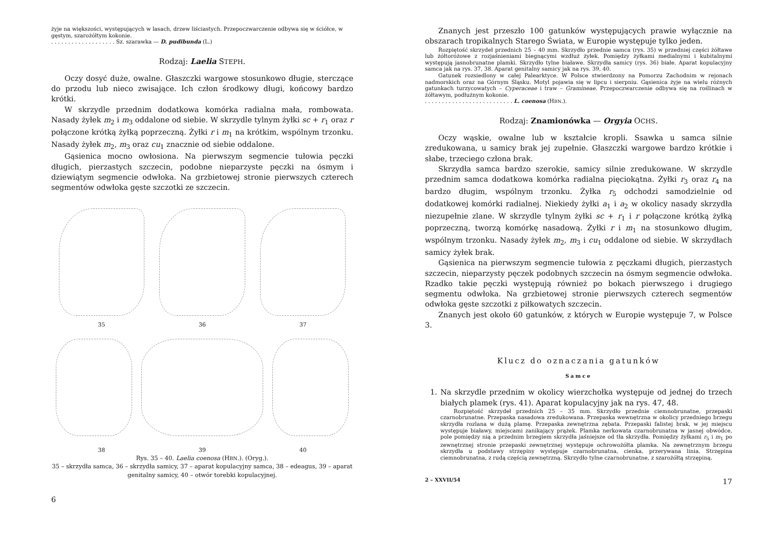żyje na większości, występujących w lasach, drzew liściastych. Przepoczwarczenie odbywa się w ściółce, w gęstym, szarożółtym kokonie.
. . . . . . . . . . . . . . . . . . . Sz. szarawka — D. pudibunda (L.)
Rodzaj: Laelia STEPH.
Oczy dosyć duże, owalne. Głaszczki wargowe stosunkowo długie, sterczące do przodu lub nieco zwisające. Ich człon środkowy długi, końcowy bardzo krótki.
W skrzydle przednim dodatkowa komórka radialna mała, rombowata. Nasady żyłek m<sub>2</sub> i m<sub>3</sub> oddalone od siebie. W skrzydle tylnym żyłki sc + r<sub>1</sub> oraz r połączone krótką żyłką poprzeczną. Żyłki r i m<sub>1</sub> na krótkim, wspólnym trzonku. Nasady żyłek m<sub>2</sub>, m<sub>3</sub> oraz cu<sub>1</sub> znacznie od siebie oddalone.
Gąsienica mocno owłosiona. Na pierwszym segmencie tułowia pęczki długich, pierzastych szczecin, podobne nieparzyste pęczki na ósmym i dziewiątym segmencie odwłoka. Na grzbietowej stronie pierwszych czterech segmentów odwłoka gęste szczotki ze szczecin.
35 36 37
38 39 40
Rys. 35 – 40. Laelia coenosa (HBN.). (Oryg.).
35 – skrzydła samca, 36 – skrzydła samicy, 37 – aparat kopulacyjny samca, 38 – edeagus, 39 – aparat genitalny samicy, 40 – otwór torebki kopulacyjnej.
6
Znanych jest przeszło 100 gatunków występujących prawie wyłącznie na obszarach tropikalnych Starego Świata, w Europie występuje tylko jeden.
Rozpiętość skrzydeł przednich 25 – 40 mm. Skrzydło przednie samca (rys. 35) w przedniej części żółtawe lub żółtoróżowe z rozjaśnieniami biegnącymi wzdłuż żyłek. Pomiędzy żyłkami medialnymi i kubitalnymi występują jasnobrunatne plamki. Skrzydło tylne białawe. Skrzydła samicy (rys. 36) białe. Aparat kopulacyjny samca jak na rys. 37, 38. Aparat genitalny samicy jak na rys. 39, 40.
Gatunek rozsiedlony w całej Palearktyce. W Polsce stwierdzony na Pomorzu Zachodnim w rejonach nadmorskich oraz na Górnym Śląsku. Motyl pojawia się w lipcu i sierpniu. Gąsienica żyje na wielu różnych gatunkach turzycowatych – Cyperaceae i traw – Gramineae. Przepoczwarczenie odbywa się na roślinach w żółtawym, podłużnym kokonie.
. . . . . . . . . . . . . . . . . . . . . . . . . . L. coenosa (HBN.).
Rodzaj: Znamionówka — Orgyia OCHS.
Oczy wąskie, owalne lub w kształcie kropli. Ssawka u samca silnie zredukowana, u samicy brak jej zupełnie. Głaszczki wargowe bardzo krótkie i słabe, trzeciego człona brak.
Skrzydła samca bardzo szerokie, samicy silnie zredukowane. W skrzydle przednim samca dodatkowa komórka radialna pięciokątna. Żyłki r<sub>3</sub> oraz r<sub>4</sub> na bardzo długim, wspólnym trzonku. Żyłka r<sub>5</sub> odchodzi samodzielnie od dodatkowej komórki radialnej. Niekiedy żyłki a<sub>1</sub> i a<sub>2</sub> w okolicy nasady skrzydła niezupełnie zlane. W skrzydle tylnym żyłki sc + r<sub>1</sub> i r połączone krótką żyłką poprzeczną, tworzą komórkę nasadową. Żyłki r i m<sub>1</sub> na stosunkowo długim, wspólnym trzonku. Nasady żyłek m<sub>2</sub>, m<sub>3</sub> i cu<sub>1</sub> oddalone od siebie. W skrzydłach samicy żyłek brak.
Gąsienica na pierwszym segmencie tułowia z pęczkami długich, pierzastych szczecin, nieparzysty pęczek podobnych szczecin na ósmym segmencie odwłoka. Rzadko takie pęczki występują również po bokach pierwszego i drugiego segmentu odwłoka. Na grzbietowej stronie pierwszych czterech segmentów odwłoka gęste szczotki z piłkowatych szczecin.
Znanych jest około 60 gatunków, z których w Europie występuje 7, w Polsce 3.
Klucz do oznaczania gatunków
Samce
1. Na skrzydle przednim w okolicy wierzchołka występuje od jednej do trzech białych plamek (rys. 41). Aparat kopulacyjny jak na rys. 47, 48.
Rozpiętość skrzydeł przednich 25 – 35 mm. Skrzydło przednie ciemnobrunatne, przepaski czarnobrunatne. Przepaska nasadowa zredukowana. Przepaska wewnętrzna w okolicy przedniego brzegu skrzydła rozlana w dużą plamę. Przepaska zewnętrzna zębata. Przepaski falistej brak, w jej miejscu występuje białawy, miejscami zanikający prążek. Plamka nerkowata czarnobrunatna w jasnej obwódce, pole pomiędzy nią a przednim brzegiem skrzydła jaśniejsze od tła skrzydła. Pomiędzy żyłkami r<sub>5</sub> i m<sub>1</sub> po zewnętrznej stronie przepaski zewnętrznej występuje ochrowożółta plamka. Na zewnętrznym brzegu skrzydła u podstawy strzępiny występuje czarnobrunatna, cienka, przerywana linia. Strzępina ciemnobrunatna, z rudą częścią zewnętrzną. Skrzydło tylne czarnobrunatne, z szarożółtą strzępiną.
2 – XXVII/54 17